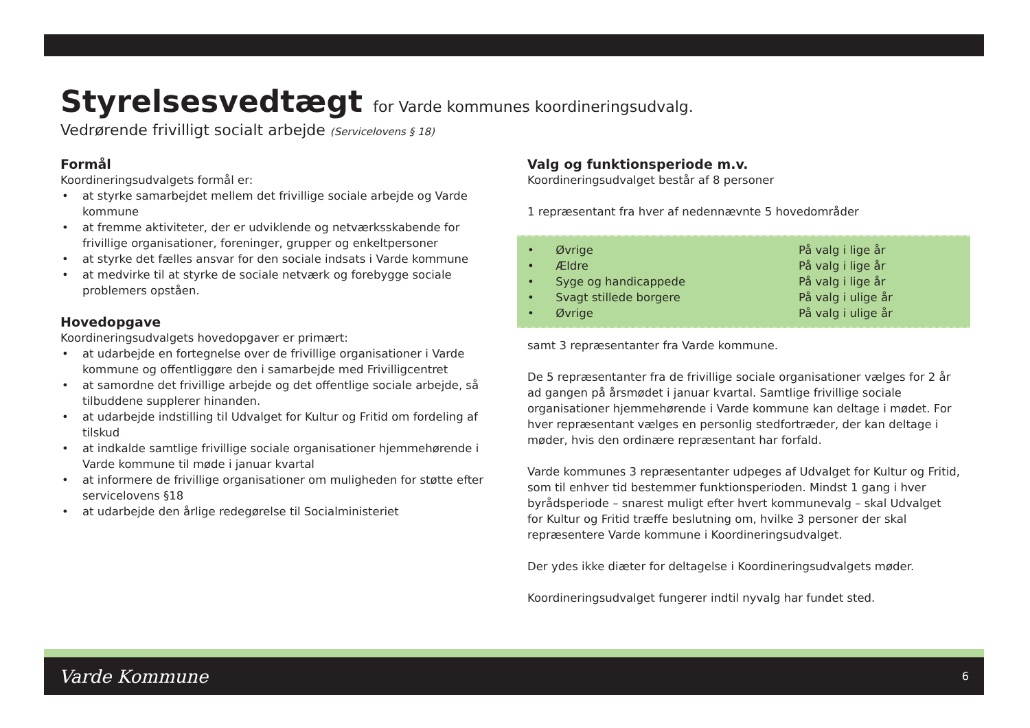Styrelsesvedtægt for Varde kommunes koordineringsudvalg.
Vedrørende frivilligt socialt arbejde (Servicelovens § 18)
Formål
Koordineringsudvalgets formål er:
at styrke samarbejdet mellem det frivillige sociale arbejde og Varde kommune
at fremme aktiviteter, der er udviklende og netværksskabende for frivillige organisationer, foreninger, grupper og enkeltpersoner
at styrke det fælles ansvar for den sociale indsats i Varde kommune
at medvirke til at styrke de sociale netværk og forebygge sociale problemers opståen.
Hovedopgave
Koordineringsudvalgets hovedopgaver er primært:
at udarbejde en fortegnelse over de frivillige organisationer i Varde kommune og offentliggøre den i samarbejde med Frivilligcentret
at samordne det frivillige arbejde og det offentlige sociale arbejde, så tilbuddene supplerer hinanden.
at udarbejde indstilling til Udvalget for Kultur og Fritid om fordeling af tilskud
at indkalde samtlige frivillige sociale organisationer hjemmehørende i Varde kommune til møde i januar kvartal
at informere de frivillige organisationer om muligheden for støtte efter servicelovens §18
at udarbejde den årlige redegørelse til Socialministeriet
Valg og funktionsperiode m.v.
Koordineringsudvalget består af 8 personer
1 repræsentant fra hver af nedennævnte 5 hovedområder
| • Øvrige | På valg i lige år |
| • Ældre | På valg i lige år |
| • Syge og handicappede | På valg i lige år |
| • Svagt stillede borgere | På valg i ulige år |
| • Øvrige | På valg i ulige år |
samt 3 repræsentanter fra Varde kommune.
De 5 repræsentanter fra de frivillige sociale organisationer vælges for 2 år ad gangen på årsmødet i januar kvartal. Samtlige frivillige sociale organisationer hjemmehørende i Varde kommune kan deltage i mødet. For hver repræsentant vælges en personlig stedfortræder, der kan deltage i møder, hvis den ordinære repræsentant har forfald.
Varde kommunes 3 repræsentanter udpeges af Udvalget for Kultur og Fritid, som til enhver tid bestemmer funktionsperioden. Mindst 1 gang i hver byrådsperiode – snarest muligt efter hvert kommunevalg – skal Udvalget for Kultur og Fritid træffe beslutning om, hvilke 3 personer der skal repræsentere Varde kommune i Koordineringsudvalget.
Der ydes ikke diæter for deltagelse i Koordineringsudvalgets møder.
Koordineringsudvalget fungerer indtil nyvalg har fundet sted.
Varde Kommune 6